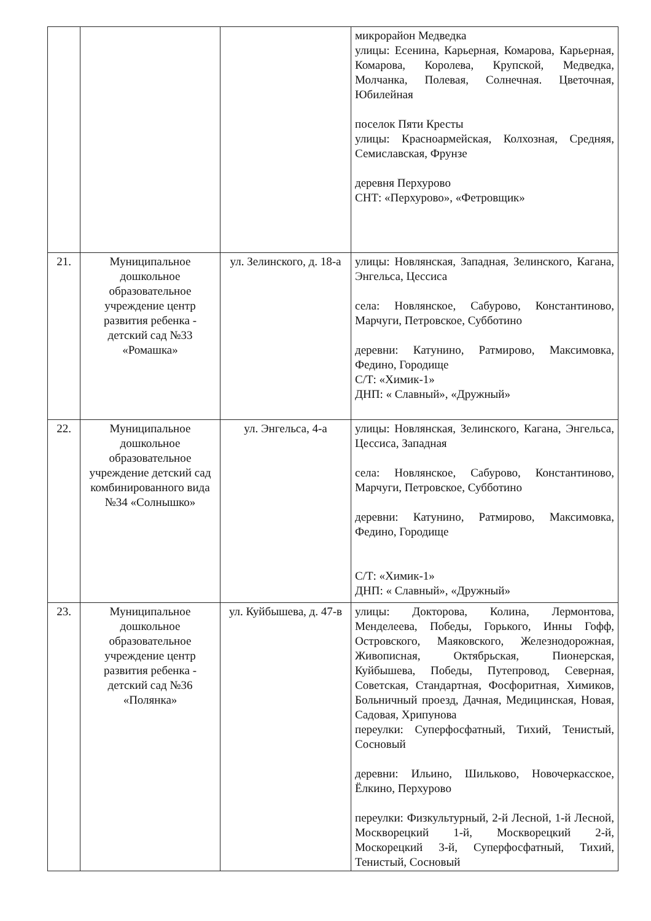| | | | микрорайон Медведка улицы: Есенина, Карьерная, Комарова, Карьерная, Комарова, Королева, Крупской, Медведка, Молчанка, Полевая, Солнечная. Цветочная, Юбилейная поселок Пяти Кресты улицы: Красноармейская, Колхозная, Средняя, Семиславская, Фрунзе деревня Перхурово СНТ: «Перхурово», «Фетровщик» |
| 21. | Муниципальное дошкольное образовательное учреждение центр развития ребенка - детский сад №33 «Ромашка» | ул. Зелинского, д. 18-а | улицы: Новлянская, Западная, Зелинского, Кагана, Энгельса, Цессиса села: Новлянское, Сабурово, Константиново, Марчуги, Петровское, Субботино деревни: Катунино, Ратмирово, Максимовка, Федино, Городище С/Т: «Химик-1» ДНП: « Славный», «Дружный» |
| 22. | Муниципальное дошкольное образовательное учреждение детский сад комбинированного вида №34 «Солнышко» | ул. Энгельса, 4-а | улицы: Новлянская, Зелинского, Кагана, Энгельса, Цессиса, Западная села: Новлянское, Сабурово, Константиново, Марчуги, Петровское, Субботино деревни: Катунино, Ратмирово, Максимовка, Федино, Городище С/Т: «Химик-1» ДНП: « Славный», «Дружный» |
| 23. | Муниципальное дошкольное образовательное учреждение центр развития ребенка - детский сад №36 «Полянка» | ул. Куйбышева, д. 47-в | улицы: Докторова, Колина, Лермонтова, Менделеева, Победы, Горького, Инны Гофф, Островского, Маяковского, Железнодорожная, Живописная, Октябрьская, Пионерская, Куйбышева, Победы, Путепровод, Северная, Советская, Стандартная, Фосфоритная, Химиков, Больничный проезд, Дачная, Медицинская, Новая, Садовая, Хрипунова переулки: Суперфосфатный, Тихий, Тенистый, Сосновый деревни: Ильино, Шильково, Новочеркасское, Ёлкино, Перхурово переулки: Физкультурный, 2-й Лесной, 1-й Лесной, Москворецкий 1-й, Москворецкий 2-й, Москорецкий 3-й, Суперфосфатный, Тихий, Тенистый, Сосновый |